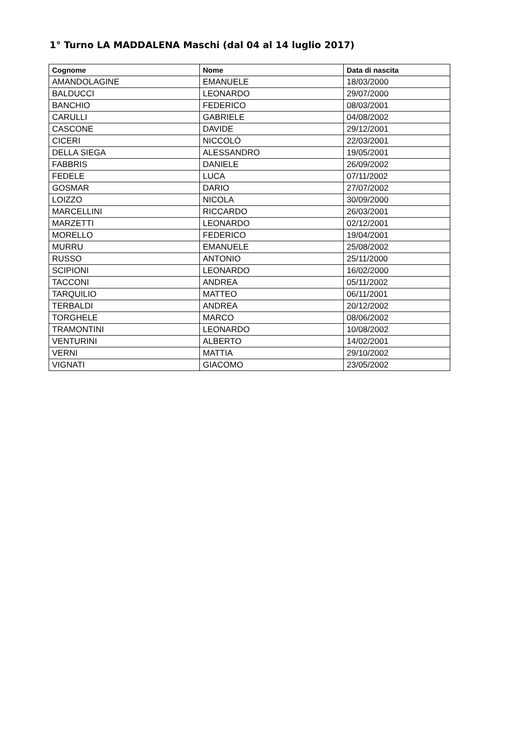1° Turno LA MADDALENA Maschi (dal 04 al 14 luglio 2017)
| Cognome | Nome | Data di nascita |
| --- | --- | --- |
| AMANDOLAGINE | EMANUELE | 18/03/2000 |
| BALDUCCI | LEONARDO | 29/07/2000 |
| BANCHIO | FEDERICO | 08/03/2001 |
| CARULLI | GABRIELE | 04/08/2002 |
| CASCONE | DAVIDE | 29/12/2001 |
| CICERI | NICCOLÒ | 22/03/2001 |
| DELLA SIEGA | ALESSANDRO | 19/05/2001 |
| FABBRIS | DANIELE | 26/09/2002 |
| FEDELE | LUCA | 07/11/2002 |
| GOSMAR | DARIO | 27/07/2002 |
| LOIZZO | NICOLA | 30/09/2000 |
| MARCELLINI | RICCARDO | 26/03/2001 |
| MARZETTI | LEONARDO | 02/12/2001 |
| MORELLO | FEDERICO | 19/04/2001 |
| MURRU | EMANUELE | 25/08/2002 |
| RUSSO | ANTONIO | 25/11/2000 |
| SCIPIONI | LEONARDO | 16/02/2000 |
| TACCONI | ANDREA | 05/11/2002 |
| TARQUILIO | MATTEO | 06/11/2001 |
| TERBALDI | ANDREA | 20/12/2002 |
| TORGHELE | MARCO | 08/06/2002 |
| TRAMONTINI | LEONARDO | 10/08/2002 |
| VENTURINI | ALBERTO | 14/02/2001 |
| VERNI | MATTIA | 29/10/2002 |
| VIGNATI | GIACOMO | 23/05/2002 |